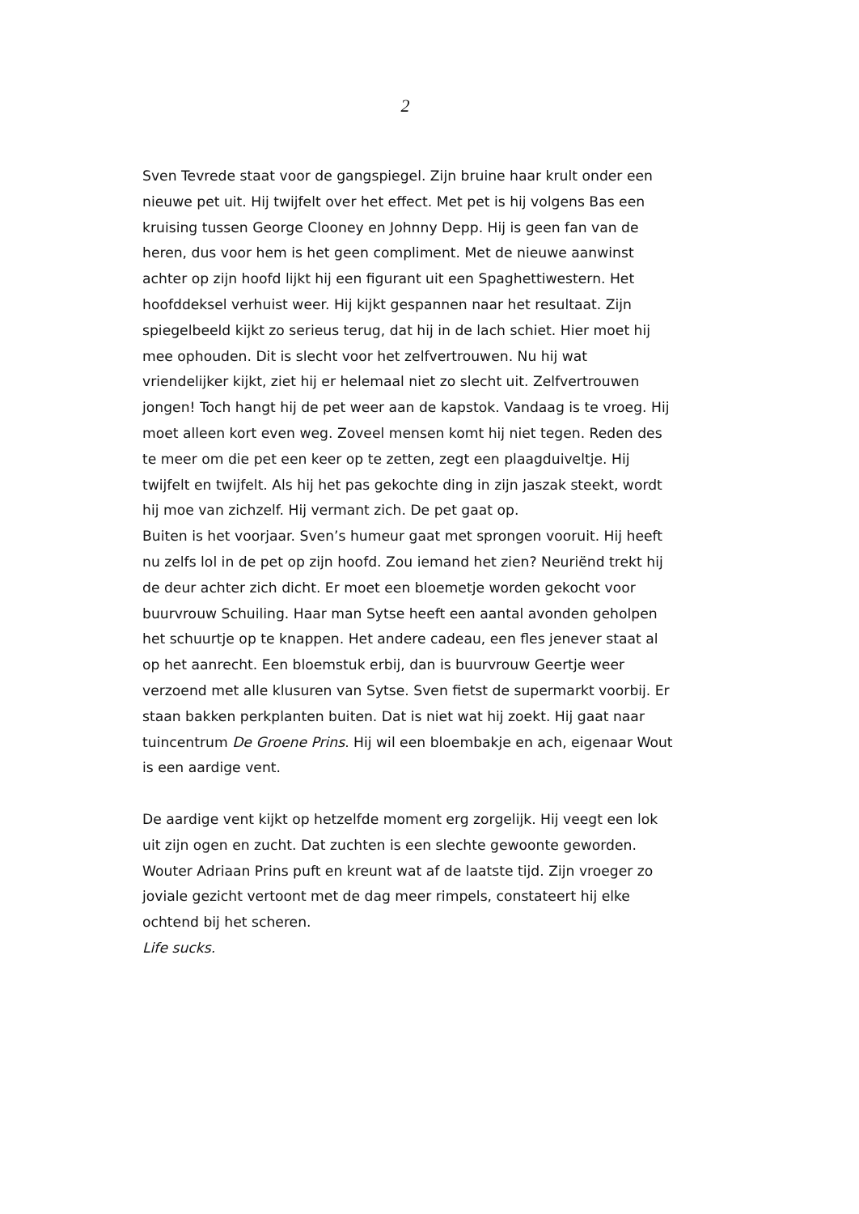2
Sven Tevrede staat voor de gangspiegel. Zijn bruine haar krult onder een nieuwe pet uit. Hij twijfelt over het effect. Met pet is hij volgens Bas een kruising tussen George Clooney en Johnny Depp. Hij is geen fan van de heren, dus voor hem is het geen compliment. Met de nieuwe aanwinst achter op zijn hoofd lijkt hij een figurant uit een Spaghettiwestern. Het hoofddeksel verhuist weer. Hij kijkt gespannen naar het resultaat. Zijn spiegelbeeld kijkt zo serieus terug, dat hij in de lach schiet. Hier moet hij mee ophouden. Dit is slecht voor het zelfvertrouwen. Nu hij wat vriendelijker kijkt, ziet hij er helemaal niet zo slecht uit. Zelfvertrouwen jongen! Toch hangt hij de pet weer aan de kapstok. Vandaag is te vroeg. Hij moet alleen kort even weg. Zoveel mensen komt hij niet tegen. Reden des te meer om die pet een keer op te zetten, zegt een plaagduiveltje. Hij twijfelt en twijfelt. Als hij het pas gekochte ding in zijn jaszak steekt, wordt hij moe van zichzelf. Hij vermant zich. De pet gaat op.
Buiten is het voorjaar. Sven’s humeur gaat met sprongen vooruit. Hij heeft nu zelfs lol in de pet op zijn hoofd. Zou iemand het zien? Neuriënd trekt hij de deur achter zich dicht. Er moet een bloemetje worden gekocht voor buurvrouw Schuiling. Haar man Sytse heeft een aantal avonden geholpen het schuurtje op te knappen. Het andere cadeau, een fles jenever staat al op het aanrecht. Een bloemstuk erbij, dan is buurvrouw Geertje weer verzoend met alle klusuren van Sytse. Sven fietst de supermarkt voorbij. Er staan bakken perkplanten buiten. Dat is niet wat hij zoekt. Hij gaat naar tuincentrum De Groene Prins. Hij wil een bloembakje en ach, eigenaar Wout is een aardige vent.
De aardige vent kijkt op hetzelfde moment erg zorgelijk. Hij veegt een lok uit zijn ogen en zucht. Dat zuchten is een slechte gewoonte geworden. Wouter Adriaan Prins puft en kreunt wat af de laatste tijd. Zijn vroeger zo joviale gezicht vertoont met de dag meer rimpels, constateert hij elke ochtend bij het scheren.
Life sucks.